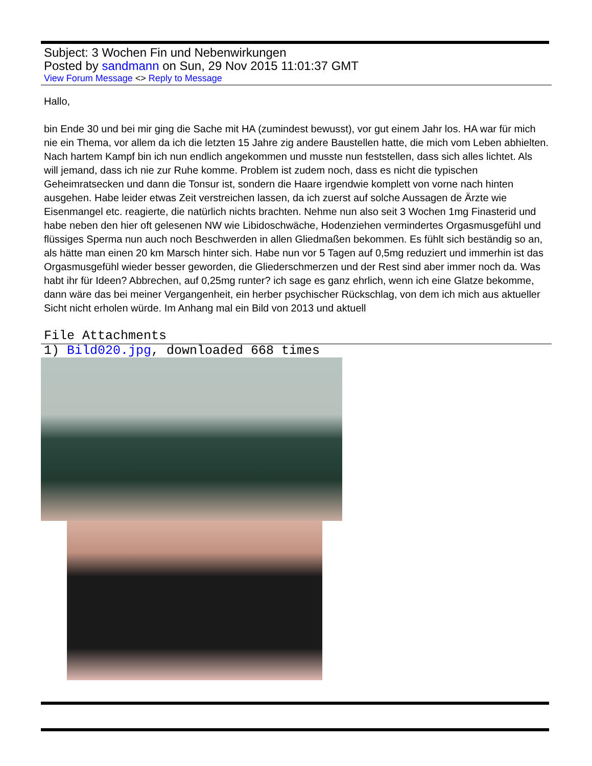Subject: 3 Wochen Fin und Nebenwirkungen
Posted by sandmann on Sun, 29 Nov 2015 11:01:37 GMT
View Forum Message <> Reply to Message
Hallo,
bin Ende 30 und bei mir ging die Sache mit HA (zumindest bewusst), vor gut einem Jahr los. HA war für mich nie ein Thema, vor allem da ich die letzten 15 Jahre zig andere Baustellen hatte, die mich vom Leben abhielten. Nach hartem Kampf bin ich nun endlich angekommen und musste nun feststellen, dass sich alles lichtet. Als will jemand, dass ich nie zur Ruhe komme. Problem ist zudem noch, dass es nicht die typischen Geheimratsecken und dann die Tonsur ist, sondern die Haare irgendwie komplett von vorne nach hinten ausgehen. Habe leider etwas Zeit verstreichen lassen, da ich zuerst auf solche Aussagen de Ärzte wie Eisenmangel etc. reagierte, die natürlich nichts brachten. Nehme nun also seit 3 Wochen 1mg Finasterid und habe neben den hier oft gelesenen NW wie Libidoschwäche, Hodenziehen vermindertes Orgasmusgefühl und flüssiges Sperma nun auch noch Beschwerden in allen Gliedmaßen bekommen. Es fühlt sich beständig so an, als hätte man einen 20 km Marsch hinter sich. Habe nun vor 5 Tagen auf 0,5mg reduziert und immerhin ist das Orgasmusgefühl wieder besser geworden, die Gliederschmerzen und der Rest sind aber immer noch da. Was habt ihr für Ideen? Abbrechen, auf 0,25mg runter? ich sage es ganz ehrlich, wenn ich eine Glatze bekomme, dann wäre das bei meiner Vergangenheit, ein herber psychischer Rückschlag, von dem ich mich aus aktueller Sicht nicht erholen würde. Im Anhang mal ein Bild von 2013 und aktuell
File Attachments
1) Bild020.jpg, downloaded 668 times